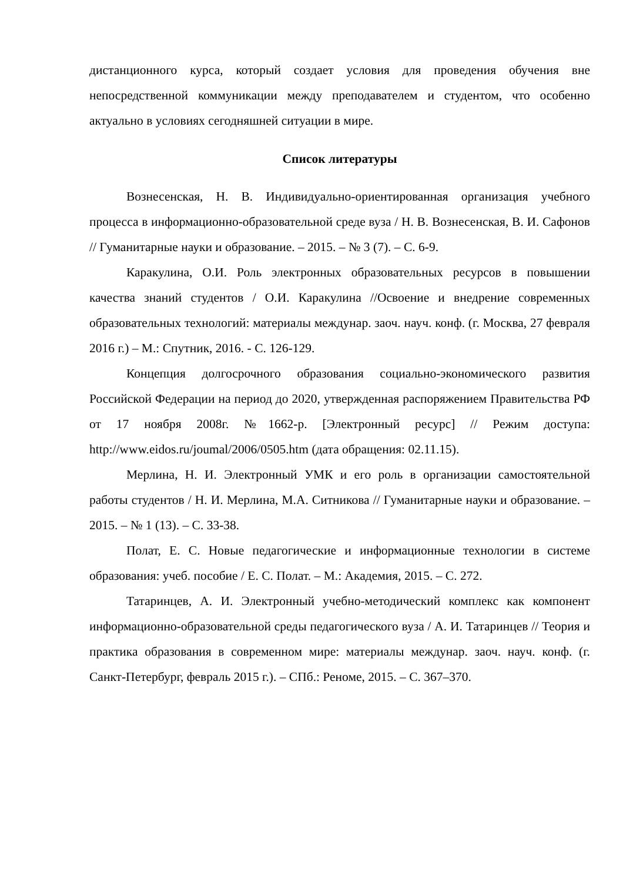дистанционного курса, который создает условия для проведения обучения вне непосредственной коммуникации между преподавателем и студентом, что особенно актуально в условиях сегодняшней ситуации в мире.
Список литературы
Вознесенская, Н. В. Индивидуально-ориентированная организация учебного процесса в информационно-образовательной среде вуза / Н. В. Вознесенская, В. И. Сафонов // Гуманитарные науки и образование. – 2015. – № 3 (7). – С. 6-9.
Каракулина, О.И. Роль электронных образовательных ресурсов в повышении качества знаний студентов / О.И. Каракулина //Освоение и внедрение современных образовательных технологий: материалы междунар. заоч. науч. конф. (г. Москва, 27 февраля 2016 г.) – М.: Спутник, 2016. - С. 126-129.
Концепция долгосрочного образования социально-экономического развития Российской Федерации на период до 2020, утвержденная распоряжением Правительства РФ от 17 ноября 2008г. №1662-р. [Электронный ресурс] // Режим доступа: http://www.eidos.ru/joumal/2006/0505.htm (дата обращения: 02.11.15).
Мерлина, Н. И. Электронный УМК и его роль в организации самостоятельной работы студентов / Н. И. Мерлина, М.А. Ситникова // Гуманитарные науки и образование. – 2015. – № 1 (13). – С. 33-38.
Полат, Е. С. Новые педагогические и информационные технологии в системе образования: учеб. пособие / Е. С. Полат. – М.: Академия, 2015. – С. 272.
Татаринцев, А. И. Электронный учебно-методический комплекс как компонент информационно-образовательной среды педагогического вуза / А. И. Татаринцев // Теория и практика образования в современном мире: материалы междунар. заоч. науч. конф. (г. Санкт-Петербург, февраль 2015 г.). – СПб.: Реноме, 2015. – С. 367–370.